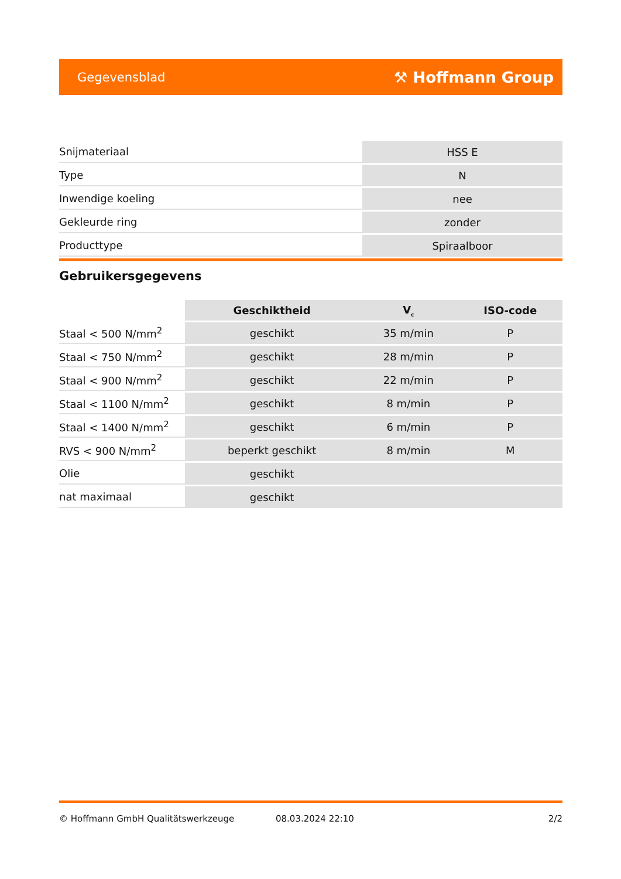Gegevensblad ⚒ Hoffmann Group
| Snijmateriaal | HSS E |
| Type | N |
| Inwendige koeling | nee |
| Gekleurde ring | zonder |
| Producttype | Spiraalboor |
Gebruikersgegevens
| | Geschiktheid | V<sub>c</sub> | ISO-code |
| --- | --- | --- | --- |
| Staal < 500 N/mm<sup>2</sup> | geschikt | 35 m/min | P |
| Staal < 750 N/mm<sup>2</sup> | geschikt | 28 m/min | P |
| Staal < 900 N/mm<sup>2</sup> | geschikt | 22 m/min | P |
| Staal < 1100 N/mm<sup>2</sup> | geschikt | 8 m/min | P |
| Staal < 1400 N/mm<sup>2</sup> | geschikt | 6 m/min | P |
| RVS < 900 N/mm<sup>2</sup> | beperkt geschikt | 8 m/min | M |
| Olie | geschikt | | |
| nat maximaal | geschikt | | |
© Hoffmann GmbH Qualitätswerkzeuge 08.03.2024 22:10 2/2